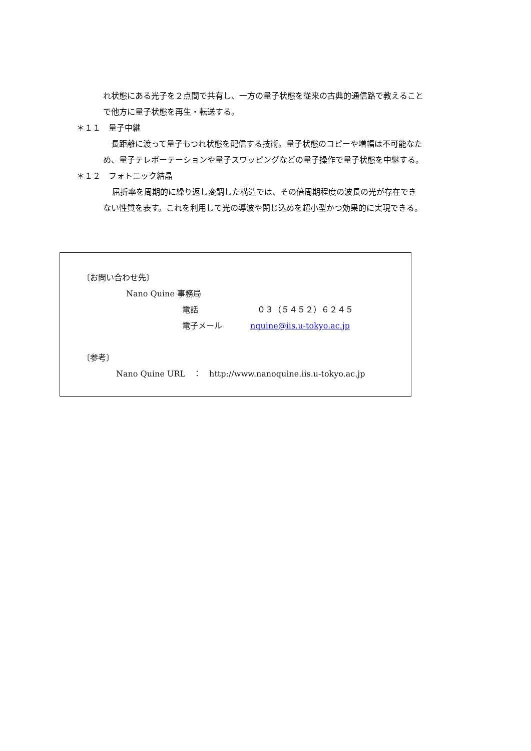れ状態にある光子を２点間で共有し、一方の量子状態を従来の古典的通信路で教えること
で他方に量子状態を再生・転送する。
＊１１　量子中継
長距離に渡って量子もつれ状態を配信する技術。量子状態のコピーや増幅は不可能なた
め、量子テレポーテーションや量子スワッピングなどの量子操作で量子状態を中継する。
＊１２　フォトニック結晶
屈折率を周期的に繰り返し変調した構造では、その倍周期程度の波長の光が存在でき
ない性質を表す。これを利用して光の導波や閉じ込めを超小型かつ効果的に実現できる。
〔お問い合わせ先〕
Nano Quine 事務局
電話 ０３（５４５２）６２４５
電子メール nquine@iis.u-tokyo.ac.jp
〔参考〕
Nano Quine URL　：　http://www.nanoquine.iis.u-tokyo.ac.jp